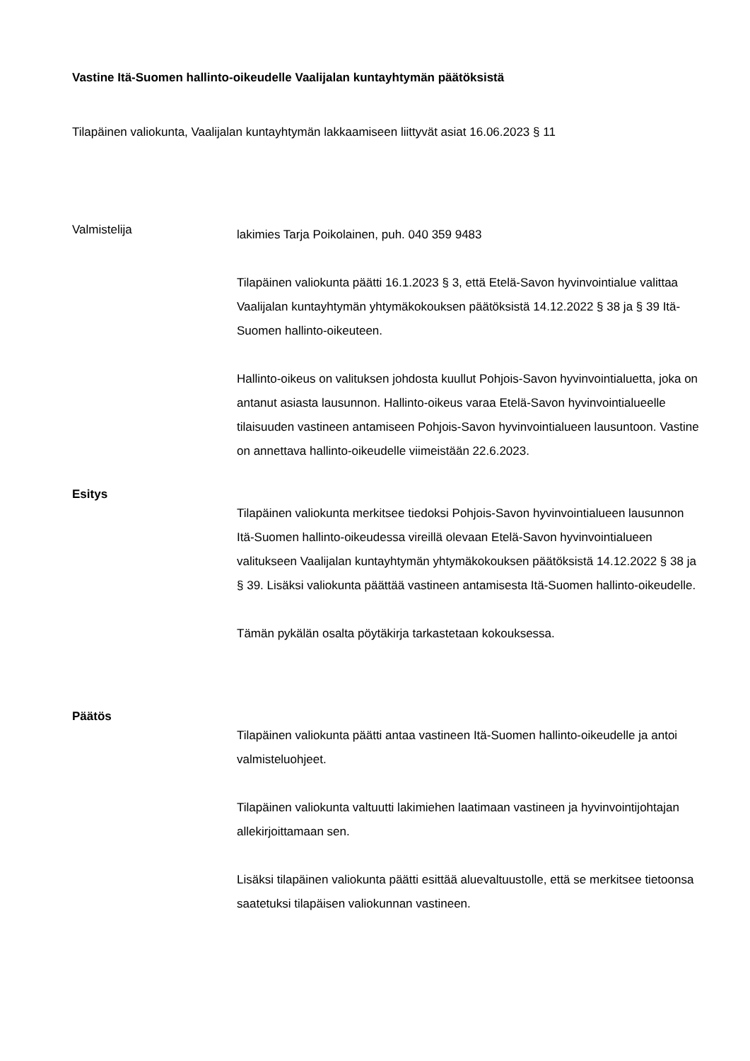Vastine Itä-Suomen hallinto-oikeudelle Vaalijalan kuntayhtymän päätöksistä
Tilapäinen valiokunta, Vaalijalan kuntayhtymän lakkaamiseen liittyvät asiat 16.06.2023 § 11
Valmistelija
lakimies Tarja Poikolainen, puh. 040 359 9483
Tilapäinen valiokunta päätti 16.1.2023 § 3, että Etelä-Savon hyvinvointialue valittaa Vaalijalan kuntayhtymän yhtymäkokouksen päätöksistä 14.12.2022 § 38 ja § 39 Itä-Suomen hallinto-oikeuteen.
Hallinto-oikeus on valituksen johdosta kuullut Pohjois-Savon hyvinvointialuetta, joka on antanut asiasta lausunnon. Hallinto-oikeus varaa Etelä-Savon hyvinvointialueelle tilaisuuden vastineen antamiseen Pohjois-Savon hyvinvointialueen lausuntoon. Vastine on annettava hallinto-oikeudelle viimeistään 22.6.2023.
Esitys
Tilapäinen valiokunta merkitsee tiedoksi Pohjois-Savon hyvinvointialueen lausunnon Itä-Suomen hallinto-oikeudessa vireillä olevaan Etelä-Savon hyvinvointialueen valitukseen Vaalijalan kuntayhtymän yhtymäkokouksen päätöksistä 14.12.2022 § 38 ja § 39. Lisäksi valiokunta päättää vastineen antamisesta Itä-Suomen hallinto-oikeudelle.
Tämän pykälän osalta pöytäkirja tarkastetaan kokouksessa.
Päätös
Tilapäinen valiokunta päätti antaa vastineen Itä-Suomen hallinto-oikeudelle ja antoi valmisteluohjeet.
Tilapäinen valiokunta valtuutti lakimiehen laatimaan vastineen ja hyvinvointijohtajan allekirjoittamaan sen.
Lisäksi tilapäinen valiokunta päätti esittää aluevaltuustolle, että se merkitsee tietoonsa saatetuksi tilapäisen valiokunnan vastineen.